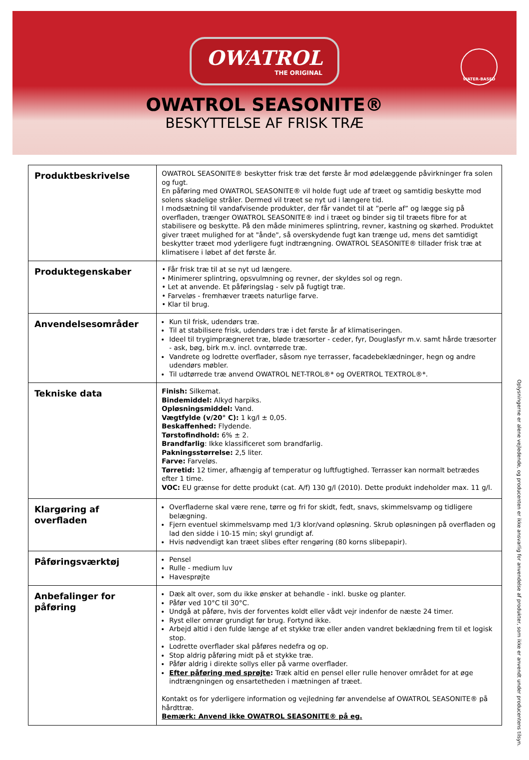OWATROL
THE ORIGINAL
WATER-BASED
OWATROL SEASONITE®
BESKYTTELSE AF FRISK TRÆ
| Produktbeskrivelse | OWATROL SEASONITE® beskytter frisk træ det første år mod ødelæggende påvirkninger fra solen og fugt. En påføring med OWATROL SEASONITE® vil holde fugt ude af træet og samtidig beskytte mod solens skadelige stråler. Dermed vil træet se nyt ud i længere tid. I modsætning til vandafvisende produkter, der får vandet til at ”perle af” og lægge sig på overfladen, trænger OWATROL SEASONITE® ind i træet og binder sig til træets fibre for at stabilisere og beskytte. På den måde minimeres splintring, revner, kastning og skørhed. Produktet giver træet mulighed for at "ånde", så overskydende fugt kan trænge ud, mens det samtidigt beskytter træet mod yderligere fugt indtrængning. OWATROL SEASONITE® tillader frisk træ at klimatisere i løbet af det første år. |
| Produktegenskaber | • Får frisk træ til at se nyt ud længere. • Minimerer splintring, opsvulmning og revner, der skyldes sol og regn. • Let at anvende. Et påføringslag - selv på fugtigt træ. • Farveløs - fremhæver træets naturlige farve. • Klar til brug. |
| Anvendelsesområder | Kun til frisk, udendørs træ. Til at stabilisere frisk, udendørs træ i det første år af klimatiseringen. Ideel til trygimprægneret træ, bløde træsorter - ceder, fyr, Douglasfyr m.v. samt hårde træsorter - ask, bøg, birk m.v. incl. ovntørrede træ. Vandrete og lodrette overflader, såsom nye terrasser, facadebeklædninger, hegn og andre udendørs møbler. Til udtørrede træ anvend OWATROL NET-TROL®* og OVERTROL TEXTROL®*. |
| Tekniske data | Finish: Silkemat. Bindemiddel: Alkyd harpiks. Opløsningsmiddel: Vand. Vægtfylde (v/20° C): 1 kg/l ± 0,05. Beskaffenhed: Flydende. Tørstofindhold: 6% ± 2. Brandfarlig : Ikke klassificeret som brandfarlig. Pakningsstørrelse: 2,5 liter. Farve: Farveløs. Tørretid: 12 timer, afhængig af temperatur og luftfugtighed. Terrasser kan normalt betrædes efter 1 time. VOC: EU grænse for dette produkt (cat. A/f) 130 g/l (2010). Dette produkt indeholder max. 11 g/l. |
| Klargøring af overfladen | Overfladerne skal være rene, tørre og fri for skidt, fedt, snavs, skimmelsvamp og tidligere belægning. Fjern eventuel skimmelsvamp med 1/3 klor/vand opløsning. Skrub opløsningen på overfladen og lad den sidde i 10-15 min; skyl grundigt af. Hvis nødvendigt kan træet slibes efter rengøring (80 korns slibepapir). |
| Påføringsværktøj | Pensel Rulle - medium luv Havesprøjte |
| Anbefalinger for påføring | Dæk alt over, som du ikke ønsker at behandle - inkl. buske og planter. Påfør ved 10°C til 30°C. Undgå at påføre, hvis der forventes koldt eller vådt vejr indenfor de næste 24 timer. Ryst eller omrør grundigt før brug. Fortynd ikke. Arbejd altid i den fulde længe af et stykke træ eller anden vandret beklædning frem til et logisk stop. Lodrette overflader skal påføres nedefra og op. Stop aldrig påføring midt på et stykke træ. Påfør aldrig i direkte sollys eller på varme overflader. Efter påføring med sprøjte : Træk altid en pensel eller rulle henover området for at øge indtrængningen og ensartetheden i mætningen af træet. Kontakt os for yderligere information og vejledning før anvendelse af OWATROL SEASONITE® på hårdttræ. Bemærk: Anvend ikke OWATROL SEASONITE® på eg. |
Oplysningerne er alene vejledende, og producenten er ikke ansvarlig for anvendelse af produkter, som ikke er anvendt under producentens tilsyn.